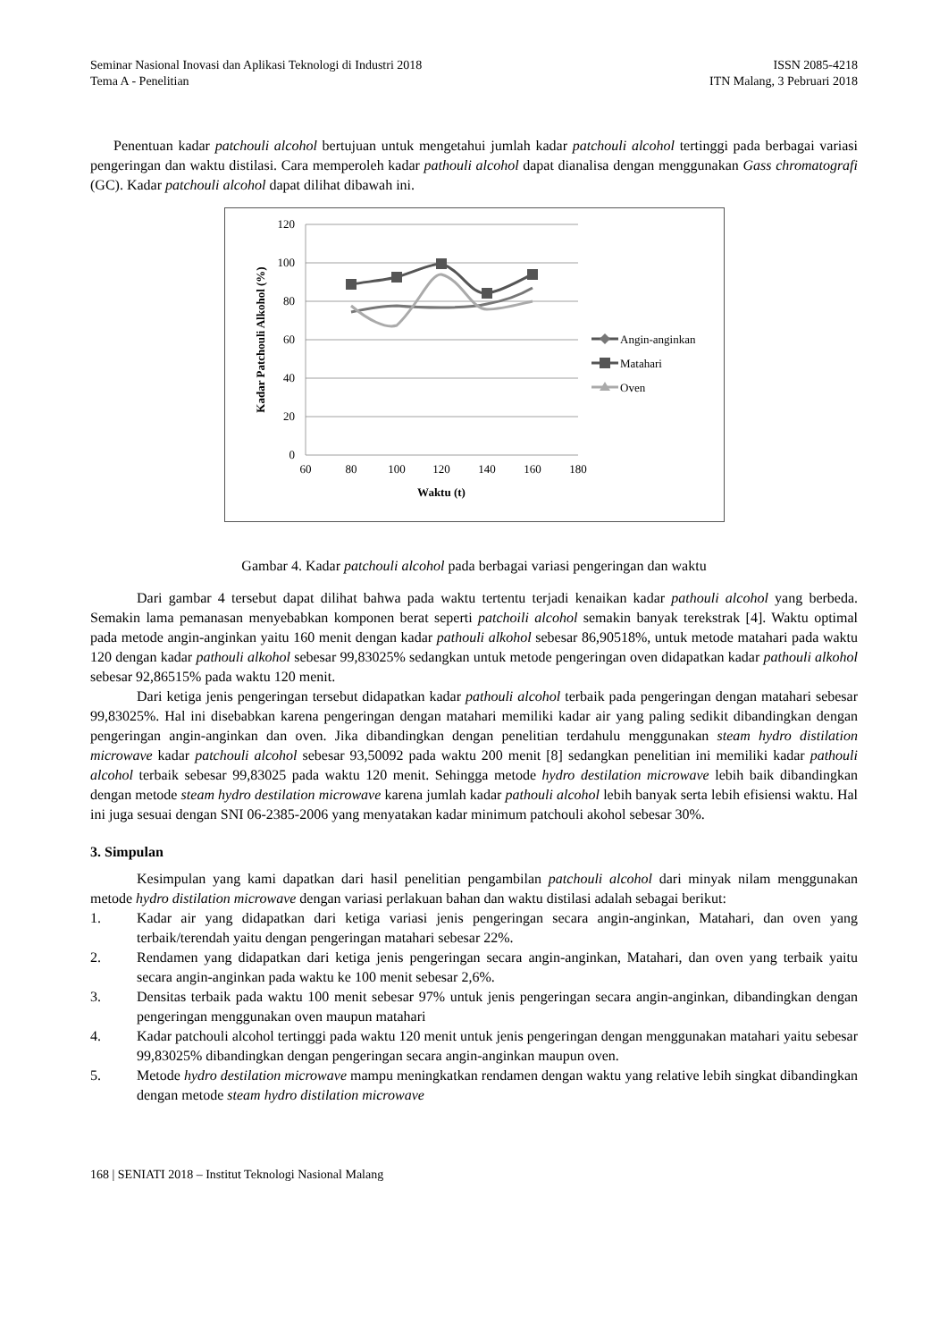Seminar Nasional Inovasi dan Aplikasi Teknologi di Industri 2018 ISSN 2085-4218
Tema A - Penelitian ITN Malang, 3 Pebruari 2018
Penentuan kadar patchouli alcohol bertujuan untuk mengetahui jumlah kadar patchouli alcohol tertinggi pada berbagai variasi pengeringan dan waktu distilasi. Cara memperoleh kadar pathouli alcohol dapat dianalisa dengan menggunakan Gass chromatografi (GC). Kadar patchouli alcohol dapat dilihat dibawah ini.
120
100
80
60
40
20
0
60
80
100
120
140
160
180
Waktu (t)
Kadar Patchouli Alkohol (%)
Angin-anginkan
Matahari
Oven
Gambar 4. Kadar patchouli alcohol pada berbagai variasi pengeringan dan waktu
Dari gambar 4 tersebut dapat dilihat bahwa pada waktu tertentu terjadi kenaikan kadar pathouli alcohol yang berbeda. Semakin lama pemanasan menyebabkan komponen berat seperti patchoili alcohol semakin banyak terekstrak [4]. Waktu optimal pada metode angin-anginkan yaitu 160 menit dengan kadar pathouli alkohol sebesar 86,90518%, untuk metode matahari pada waktu 120 dengan kadar pathouli alkohol sebesar 99,83025% sedangkan untuk metode pengeringan oven didapatkan kadar pathouli alkohol sebesar 92,86515% pada waktu 120 menit.
Dari ketiga jenis pengeringan tersebut didapatkan kadar pathouli alcohol terbaik pada pengeringan dengan matahari sebesar 99,83025%. Hal ini disebabkan karena pengeringan dengan matahari memiliki kadar air yang paling sedikit dibandingkan dengan pengeringan angin-anginkan dan oven. Jika dibandingkan dengan penelitian terdahulu menggunakan steam hydro distilation microwave kadar patchouli alcohol sebesar 93,50092 pada waktu 200 menit [8] sedangkan penelitian ini memiliki kadar pathouli alcohol terbaik sebesar 99,83025 pada waktu 120 menit. Sehingga metode hydro destilation microwave lebih baik dibandingkan dengan metode steam hydro destilation microwave karena jumlah kadar pathouli alcohol lebih banyak serta lebih efisiensi waktu. Hal ini juga sesuai dengan SNI 06-2385-2006 yang menyatakan kadar minimum patchouli akohol sebesar 30%.
3. Simpulan
Kesimpulan yang kami dapatkan dari hasil penelitian pengambilan patchouli alcohol dari minyak nilam menggunakan metode hydro distilation microwave dengan variasi perlakuan bahan dan waktu distilasi adalah sebagai berikut:
1. Kadar air yang didapatkan dari ketiga variasi jenis pengeringan secara angin-anginkan, Matahari, dan oven yang terbaik/terendah yaitu dengan pengeringan matahari sebesar 22%.
2. Rendamen yang didapatkan dari ketiga jenis pengeringan secara angin-anginkan, Matahari, dan oven yang terbaik yaitu secara angin-anginkan pada waktu ke 100 menit sebesar 2,6%.
3. Densitas terbaik pada waktu 100 menit sebesar 97% untuk jenis pengeringan secara angin-anginkan, dibandingkan dengan pengeringan menggunakan oven maupun matahari
4. Kadar patchouli alcohol tertinggi pada waktu 120 menit untuk jenis pengeringan dengan menggunakan matahari yaitu sebesar 99,83025% dibandingkan dengan pengeringan secara angin-anginkan maupun oven.
5. Metode hydro destilation microwave mampu meningkatkan rendamen dengan waktu yang relative lebih singkat dibandingkan dengan metode steam hydro distilation microwave
168 | SENIATI 2018 – Institut Teknologi Nasional Malang